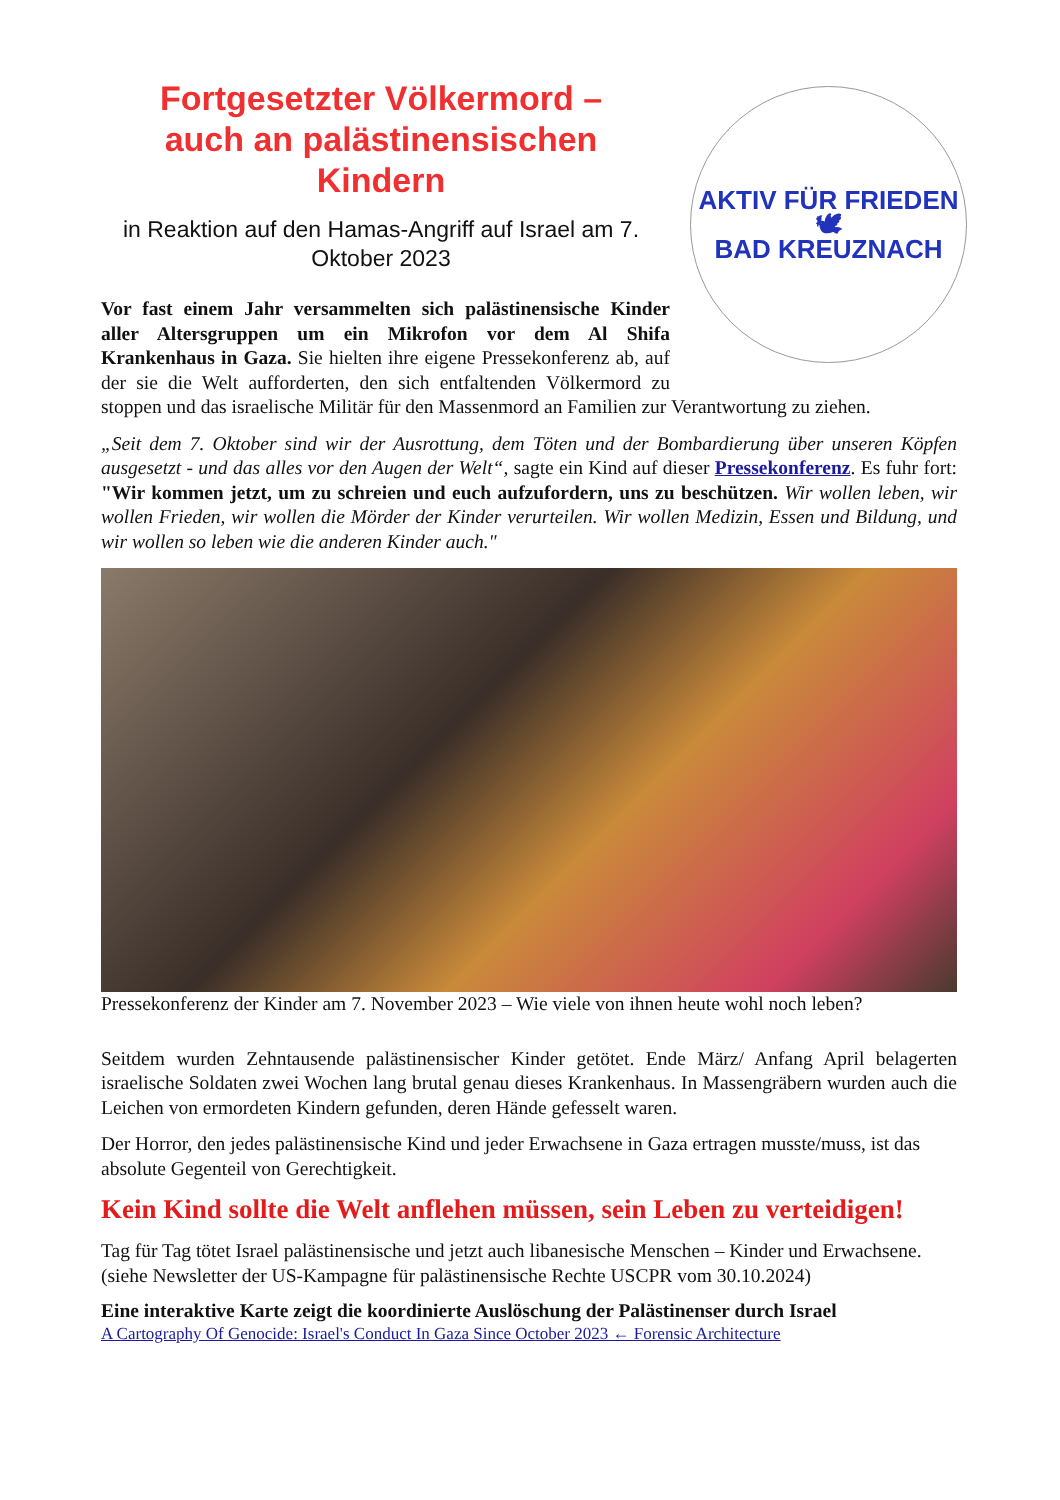AKTIV FÜR FRIEDEN
🕊
BAD KREUZNACH
Fortgesetzter Völkermord –
auch an palästinensischen
Kindern
in Reaktion auf den Hamas-Angriff auf Israel am 7. Oktober 2023
Vor fast einem Jahr versammelten sich palästinensische Kinder aller Altersgruppen um ein Mikrofon vor dem Al Shifa Krankenhaus in Gaza. Sie hielten ihre eigene Pressekonferenz ab, auf der sie die Welt aufforderten, den sich entfaltenden Völkermord zu stoppen und das israelische Militär für den Massenmord an Familien zur Verantwortung zu ziehen.
„Seit dem 7. Oktober sind wir der Ausrottung, dem Töten und der Bombardierung über unseren Köpfen ausgesetzt - und das alles vor den Augen der Welt“, sagte ein Kind auf dieser Pressekonferenz. Es fuhr fort: "Wir kommen jetzt, um zu schreien und euch aufzufordern, uns zu beschützen. Wir wollen leben, wir wollen Frieden, wir wollen die Mörder der Kinder verurteilen. Wir wollen Medizin, Essen und Bildung, und wir wollen so leben wie die anderen Kinder auch."
Pressekonferenz der Kinder am 7. November 2023 – Wie viele von ihnen heute wohl noch leben?
Seitdem wurden Zehntausende palästinensischer Kinder getötet. Ende März/ Anfang April belagerten israelische Soldaten zwei Wochen lang brutal genau dieses Krankenhaus. In Massengräbern wurden auch die Leichen von ermordeten Kindern gefunden, deren Hände gefesselt waren.
Der Horror, den jedes palästinensische Kind und jeder Erwachsene in Gaza ertragen musste/muss, ist das absolute Gegenteil von Gerechtigkeit.
Kein Kind sollte die Welt anflehen müssen, sein Leben zu verteidigen!
Tag für Tag tötet Israel palästinensische und jetzt auch libanesische Menschen – Kinder und Erwachsene.
(siehe Newsletter der US-Kampagne für palästinensische Rechte USCPR vom 30.10.2024)
Eine interaktive Karte zeigt die koordinierte Auslöschung der Palästinenser durch Israel
A Cartography Of Genocide: Israel's Conduct In Gaza Since October 2023 ← Forensic Architecture